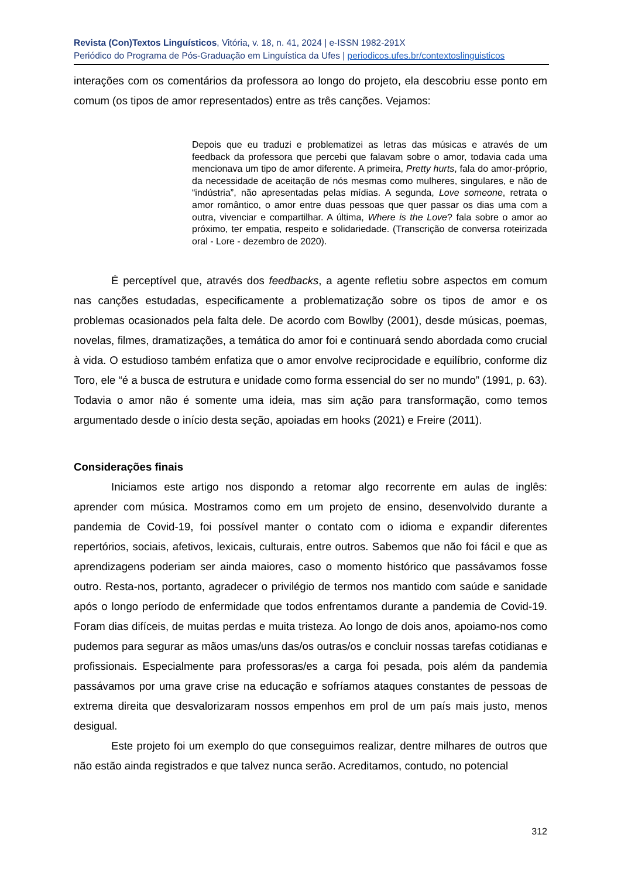Revista (Con)Textos Linguísticos, Vitória, v. 18, n. 41, 2024 | e-ISSN 1982-291X
Periódico do Programa de Pós-Graduação em Linguística da Ufes | periodicos.ufes.br/contextoslinguisticos
interações com os comentários da professora ao longo do projeto, ela descobriu esse ponto em comum (os tipos de amor representados) entre as três canções. Vejamos:
Depois que eu traduzi e problematizei as letras das músicas e através de um feedback da professora que percebi que falavam sobre o amor, todavia cada uma mencionava um tipo de amor diferente. A primeira, Pretty hurts, fala do amor-próprio, da necessidade de aceitação de nós mesmas como mulheres, singulares, e não de “indústria”, não apresentadas pelas mídias. A segunda, Love someone, retrata o amor romântico, o amor entre duas pessoas que quer passar os dias uma com a outra, vivenciar e compartilhar. A última, Where is the Love? fala sobre o amor ao próximo, ter empatia, respeito e solidariedade. (Transcrição de conversa roteirizada oral - Lore - dezembro de 2020).
É perceptível que, através dos feedbacks, a agente refletiu sobre aspectos em comum nas canções estudadas, especificamente a problematização sobre os tipos de amor e os problemas ocasionados pela falta dele. De acordo com Bowlby (2001), desde músicas, poemas, novelas, filmes, dramatizações, a temática do amor foi e continuará sendo abordada como crucial à vida. O estudioso também enfatiza que o amor envolve reciprocidade e equilíbrio, conforme diz Toro, ele “é a busca de estrutura e unidade como forma essencial do ser no mundo” (1991, p. 63). Todavia o amor não é somente uma ideia, mas sim ação para transformação, como temos argumentado desde o início desta seção, apoiadas em hooks (2021) e Freire (2011).
Considerações finais
Iniciamos este artigo nos dispondo a retomar algo recorrente em aulas de inglês: aprender com música. Mostramos como em um projeto de ensino, desenvolvido durante a pandemia de Covid-19, foi possível manter o contato com o idioma e expandir diferentes repertórios, sociais, afetivos, lexicais, culturais, entre outros. Sabemos que não foi fácil e que as aprendizagens poderiam ser ainda maiores, caso o momento histórico que passávamos fosse outro. Resta-nos, portanto, agradecer o privilégio de termos nos mantido com saúde e sanidade após o longo período de enfermidade que todos enfrentamos durante a pandemia de Covid-19. Foram dias difíceis, de muitas perdas e muita tristeza. Ao longo de dois anos, apoiamo-nos como pudemos para segurar as mãos umas/uns das/os outras/os e concluir nossas tarefas cotidianas e profissionais. Especialmente para professoras/es a carga foi pesada, pois além da pandemia passávamos por uma grave crise na educação e sofríamos ataques constantes de pessoas de extrema direita que desvalorizaram nossos empenhos em prol de um país mais justo, menos desigual.
Este projeto foi um exemplo do que conseguimos realizar, dentre milhares de outros que não estão ainda registrados e que talvez nunca serão. Acreditamos, contudo, no potencial
312